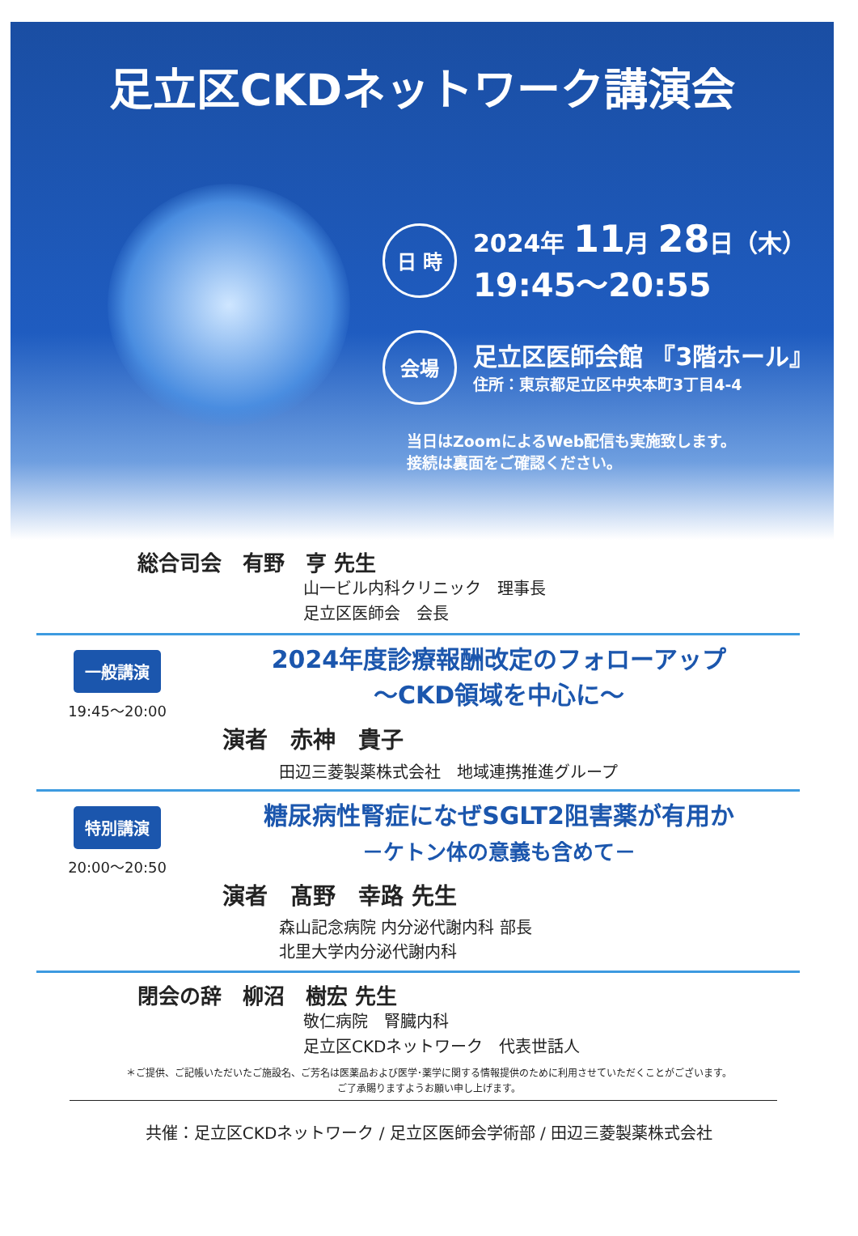足立区CKDネットワーク講演会
日 時
2024年 11月 28日（木）
19:45～20:55
会場
足立区医師会館 『3階ホール』
住所：東京都足立区中央本町3丁目4-4
当日はZoomによるWeb配信も実施致します。
接続は裏面をご確認ください。
総合司会　有野　亨 先生
山一ビル内科クリニック　理事長
足立区医師会　会長
一般講演
19:45～20:00
2024年度診療報酬改定のフォローアップ
～CKD領域を中心に～
演者　赤神　貴子
田辺三菱製薬株式会社　地域連携推進グループ
特別講演
20:00～20:50
糖尿病性腎症になぜSGLT2阻害薬が有用か
－ケトン体の意義も含めて－
演者　髙野　幸路 先生
森山記念病院 内分泌代謝内科 部長
北里大学内分泌代謝内科
閉会の辞　柳沼　樹宏 先生
敬仁病院　腎臓内科
足立区CKDネットワーク　代表世話人
＊ご提供、ご記帳いただいたご施設名、ご芳名は医薬品および医学･薬学に関する情報提供のために利用させていただくことがございます。
ご了承賜りますようお願い申し上げます。
共催：足立区CKDネットワーク / 足立区医師会学術部 / 田辺三菱製薬株式会社